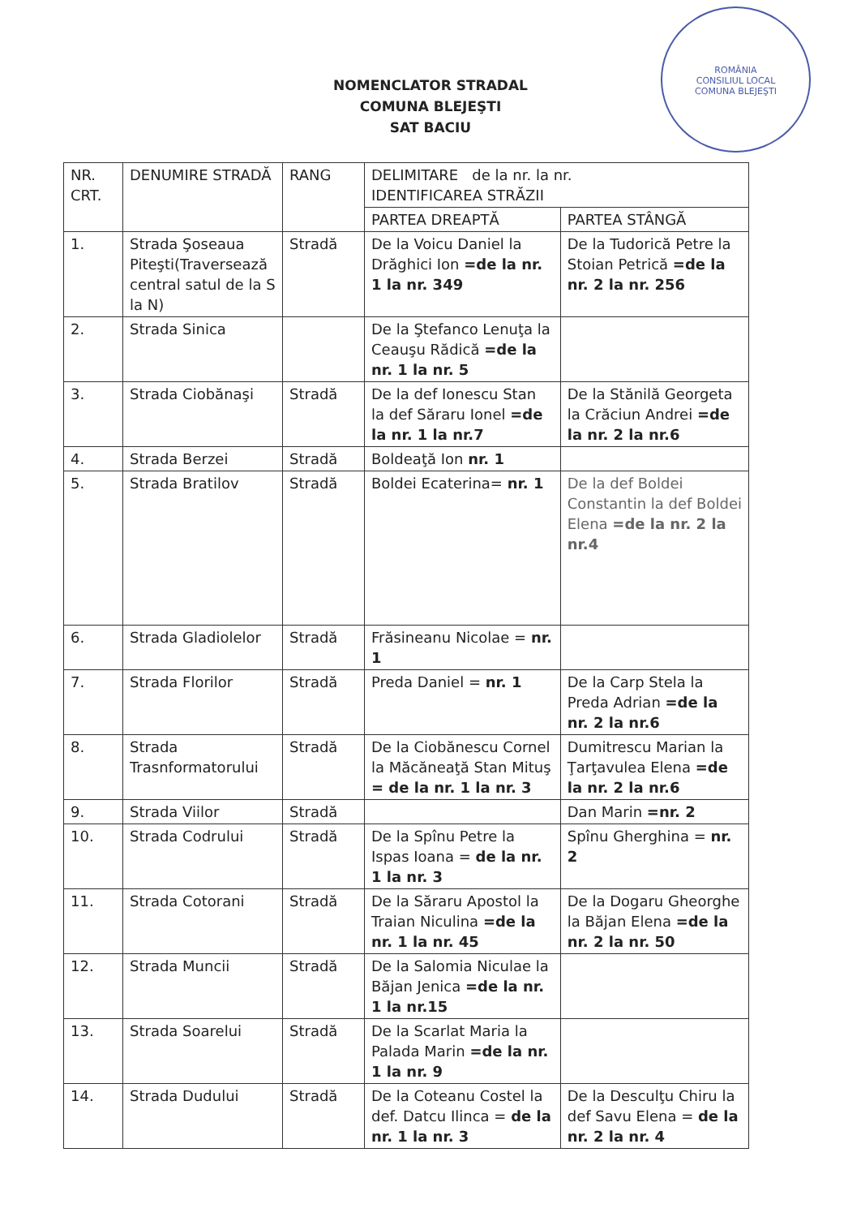ROMÂNIA
CONSILIUL LOCAL
COMUNA BLEJEŞTI
NOMENCLATOR STRADAL
COMUNA BLEJEŞTI
SAT BACIU
| NR. CRT. | DENUMIRE STRADĂ | RANG | DELIMITARE de la nr. la nr. IDENTIFICAREA STRĂZII | |
| --- | --- | --- | --- | --- |
| | | | PARTEA DREAPTĂ | PARTEA STÂNGĂ |
| 1. | Strada Şoseaua Piteşti(Traversează central satul de la S la N) | Stradă | De la Voicu Daniel la Drăghici Ion =de la nr. 1 la nr. 349 | De la Tudorică Petre la Stoian Petrică =de la nr. 2 la nr. 256 |
| 2. | Strada Sinica | | De la Ştefanco Lenuţa la Ceauşu Rădică =de la nr. 1 la nr. 5 | |
| 3. | Strada Ciobănaşi | Stradă | De la def Ionescu Stan la def Săraru Ionel =de la nr. 1 la nr.7 | De la Stănilă Georgeta la Crăciun Andrei =de la nr. 2 la nr.6 |
| 4. | Strada Berzei | Stradă | Boldeaţă Ion nr. 1 | |
| 5. | Strada Bratilov | Stradă | Boldei Ecaterina= nr. 1 | De la def Boldei Constantin la def Boldei Elena =de la nr. 2 la nr.4 |
| 6. | Strada Gladiolelor | Stradă | Frăsineanu Nicolae = nr. 1 | |
| 7. | Strada Florilor | Stradă | Preda Daniel = nr. 1 | De la Carp Stela la Preda Adrian =de la nr. 2 la nr.6 |
| 8. | Strada Trasnformatorului | Stradă | De la Ciobănescu Cornel la Măcăneaţă Stan Mituş = de la nr. 1 la nr. 3 | Dumitrescu Marian la Ţarţavulea Elena =de la nr. 2 la nr.6 |
| 9. | Strada Viilor | Stradă | | Dan Marin =nr. 2 |
| 10. | Strada Codrului | Stradă | De la Spînu Petre la Ispas Ioana = de la nr. 1 la nr. 3 | Spînu Gherghina = nr. 2 |
| 11. | Strada Cotorani | Stradă | De la Săraru Apostol la Traian Niculina =de la nr. 1 la nr. 45 | De la Dogaru Gheorghe la Băjan Elena =de la nr. 2 la nr. 50 |
| 12. | Strada Muncii | Stradă | De la Salomia Niculae la Băjan Jenica =de la nr. 1 la nr.15 | |
| 13. | Strada Soarelui | Stradă | De la Scarlat Maria la Palada Marin =de la nr. 1 la nr. 9 | |
| 14. | Strada Dudului | Stradă | De la Coteanu Costel la def. Datcu Ilinca = de la nr. 1 la nr. 3 | De la Desculţu Chiru la def Savu Elena = de la nr. 2 la nr. 4 |